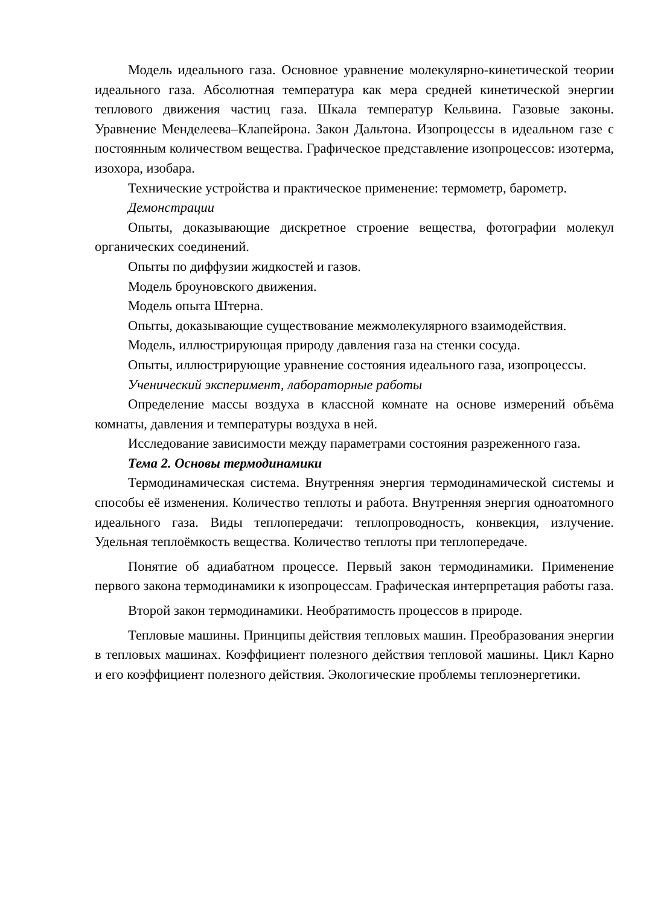Модель идеального газа. Основное уравнение молекулярно-кинетической теории идеального газа. Абсолютная температура как мера средней кинетической энергии теплового движения частиц газа. Шкала температур Кельвина. Газовые законы. Уравнение Менделеева–Клапейрона. Закон Дальтона. Изопроцессы в идеальном газе с постоянным количеством вещества. Графическое представление изопроцессов: изотерма, изохора, изобара.
Технические устройства и практическое применение: термометр, барометр.
Демонстрации
Опыты, доказывающие дискретное строение вещества, фотографии молекул органических соединений.
Опыты по диффузии жидкостей и газов.
Модель броуновского движения.
Модель опыта Штерна.
Опыты, доказывающие существование межмолекулярного взаимодействия.
Модель, иллюстрирующая природу давления газа на стенки сосуда.
Опыты, иллюстрирующие уравнение состояния идеального газа, изопроцессы.
Ученический эксперимент, лабораторные работы
Определение массы воздуха в классной комнате на основе измерений объёма комнаты, давления и температуры воздуха в ней.
Исследование зависимости между параметрами состояния разреженного газа.
Тема 2. Основы термодинамики
Термодинамическая система. Внутренняя энергия термодинамической системы и способы её изменения. Количество теплоты и работа. Внутренняя энергия одноатомного идеального газа. Виды теплопередачи: теплопроводность, конвекция, излучение. Удельная теплоёмкость вещества. Количество теплоты при теплопередаче.
Понятие об адиабатном процессе. Первый закон термодинамики. Применение первого закона термодинамики к изопроцессам. Графическая интерпретация работы газа.
Второй закон термодинамики. Необратимость процессов в природе.
Тепловые машины. Принципы действия тепловых машин. Преобразования энергии в тепловых машинах. Коэффициент полезного действия тепловой машины. Цикл Карно и его коэффициент полезного действия. Экологические проблемы теплоэнергетики.